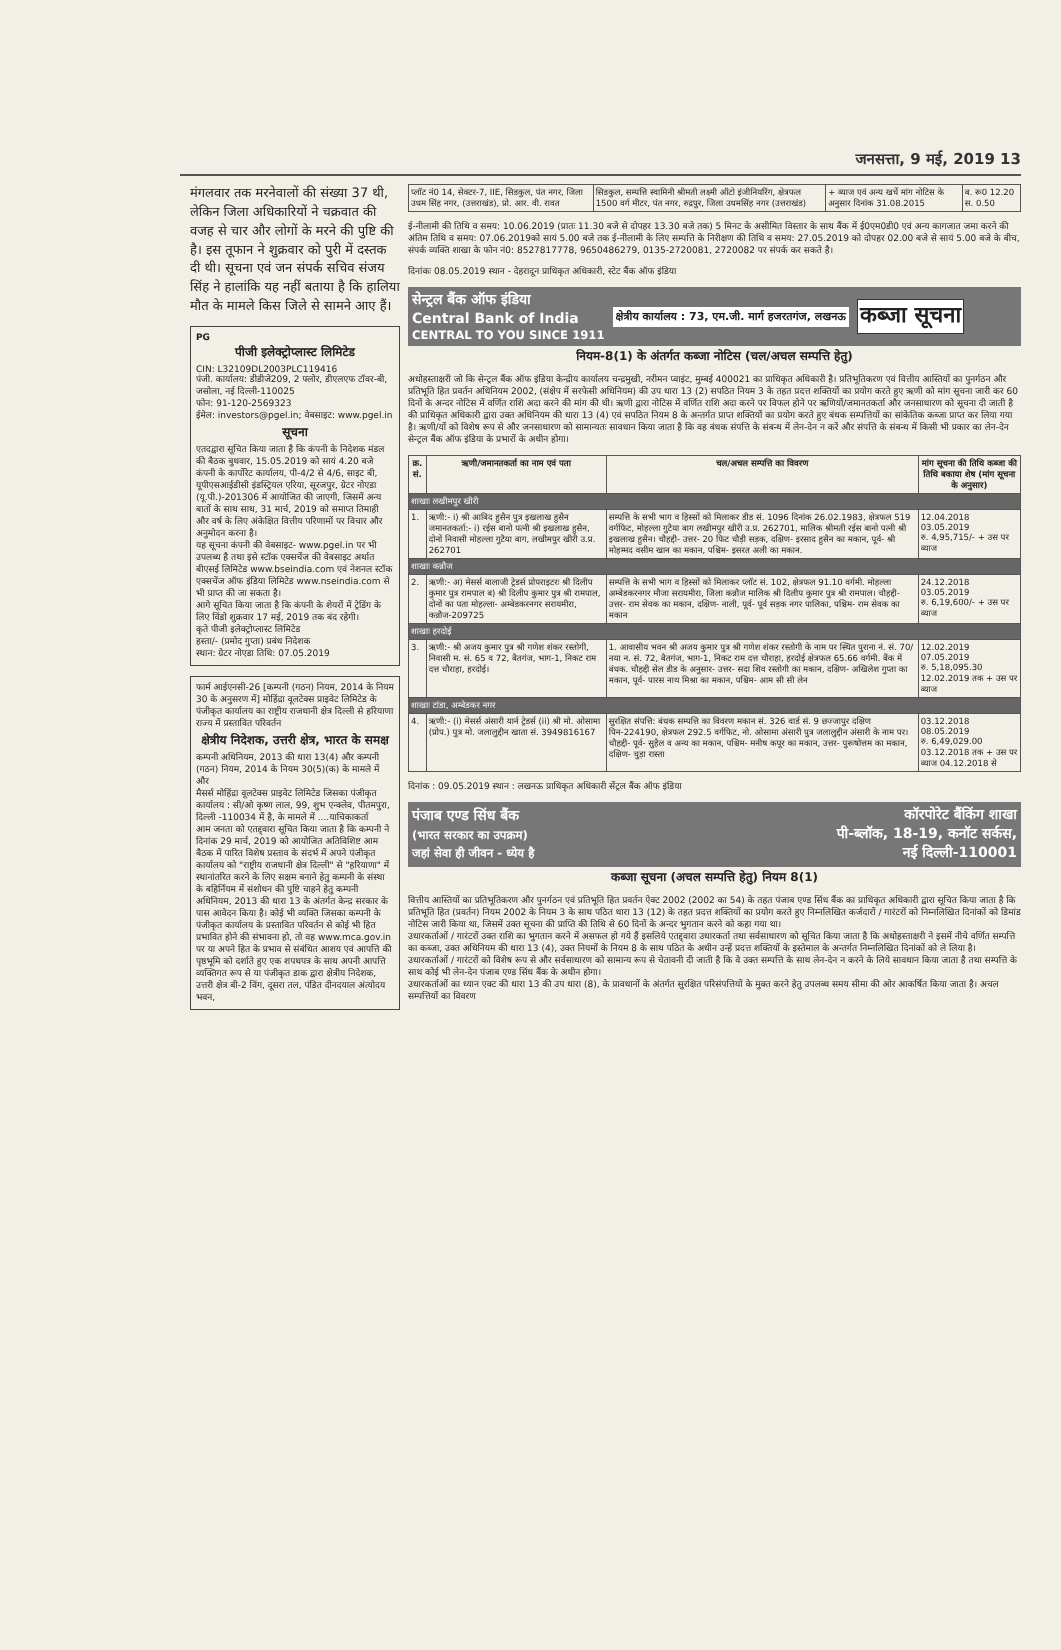जनसत्ता, 9 मई, 2019 13
मंगलवार तक मरनेवालों की संख्या 37 थी, लेकिन जिला अधिकारियों ने चक्रवात की वजह से चार और लोगों के मरने की पुष्टि की है। इस तूफान ने शुक्रवार को पुरी में दस्तक दी थी। सूचना एवं जन संपर्क सचिव संजय सिंह ने हालांकि यह नहीं बताया है कि हालिया मौत के मामले किस जिले से सामने आए हैं।
PG
पीजी इलेक्ट्रोप्लास्ट लिमिटेड
CIN: L32109DL2003PLC119416
पंजी. कार्यालय: डीडीजे209, 2 फ्लोर, डीएलएफ टॉवर-बी, जसोला, नई दिल्ली-110025
फोन: 91-120-2569323
ईमेल: investors@pgel.in; वेबसाइट: www.pgel.in
सूचना
एतदद्वारा सूचित किया जाता है कि कंपनी के निदेशक मंडल की बैठक बुधवार, 15.05.2019 को सायं 4.20 बजे कंपनी के कार्पोरेट कार्यालय, पी-4/2 से 4/6, साइट बी, यूपीएसआईडीसी इंडस्ट्रियल एरिया, सूरजपुर, ग्रेटर नोएडा (यू.पी.)-201306 में आयोजित की जाएगी, जिसमें अन्य बातों के साथ साथ, 31 मार्च, 2019 को समाप्त तिमाही और वर्ष के लिए अंकेक्षित वित्तीय परिणामों पर विचार और अनुमोदन करना है।
यह सूचना कंपनी की वेबसाइट- www.pgel.in पर भी उपलब्ध है तथा इसे स्टॉक एक्सचेंज की वेबसाइट अर्थात बीएसई लिमिटेड www.bseindia.com एवं नेशनल स्टॉक एक्सचेंज ऑफ इंडिया लिमिटेड www.nseindia.com से भी प्राप्त की जा सकता है।
आगे सूचित किया जाता है कि कंपनी के शेयरों में ट्रेडिंग के लिए विंडो शुक्रवार 17 मई, 2019 तक बंद रहेगी।
कृते पीजी इलेक्ट्रोप्लास्ट लिमिटेड
हस्ता/- (प्रमोद गुप्ता) प्रबंध निदेशक
स्थान: ग्रेटर नोएडा तिथि: 07.05.2019
फार्म आईएनसी-26 [कम्पनी (गठन) नियम, 2014 के नियम 30 के अनुसरण में] मोहिंद्रा वूलटेक्स प्राइवेट लिमिटेड के पंजीकृत कार्यालय का राष्ट्रीय राजधानी क्षेत्र दिल्ली से हरियाणा राज्य में प्रस्तावित परिवर्तन
क्षेत्रीय निदेशक, उत्तरी क्षेत्र, भारत के समक्ष
कम्पनी अधिनियम, 2013 की धारा 13(4) और कम्पनी (गठन) नियम, 2014 के नियम 30(5)(क) के मामले में
और
मैसर्स मोहिंद्रा वूलटेक्स प्राइवेट लिमिटेड जिसका पंजीकृत कार्यालय : सी/ओ कृष्ण लाल, 99, शुभ एन्क्लेव, पीतमपुरा, दिल्ली -110034 में है, के मामले में ....याचिकाकर्ता
आम जनता को एतद्द्वारा सूचित किया जाता है कि कम्पनी ने दिनांक 29 मार्च, 2019 को आयोजित अतिविशिष्ट आम बैठक में पारित विशेष प्रस्ताव के संदर्भ में अपने पंजीकृत कार्यालय को "राष्ट्रीय राजधानी क्षेत्र दिल्ली" से "हरियाणा" में स्थानांतरित करने के लिए सक्षम बनाने हेतु कम्पनी के संस्था के बहिर्नियम में संशोधन की पुष्टि चाहने हेतु कम्पनी अधिनियम, 2013 की धारा 13 के अंतर्गत केन्द्र सरकार के पास आवेदन किया है। कोई भी व्यक्ति जिसका कम्पनी के पंजीकृत कार्यालय के प्रस्तावित परिवर्तन से कोई भी हित प्रभावित होने की संभावना हो, तो वह www.mca.gov.in पर या अपने हित के प्रभाव से संबंधित आशय एवं आपत्ति की पृष्ठभूमि को दर्शाते हुए एक शपथपत्र के साथ अपनी आपत्ति व्यक्तिगत रूप से या पंजीकृत डाक द्वारा क्षेत्रीय निदेशक, उत्तरी क्षेत्र बी-2 विंग, दूसरा तल, पंडित दीनदयाल अंत्योदय भवन,
| प्लॉट नं0 14, सेक्टर-7, IIE, सिडकुल, पंत नगर, जिला उधम सिंह नगर, (उत्तराखंड), प्रो. आर. वी. रावत | सिडकुल, सम्पत्ति स्वामिनी श्रीमती लक्ष्मी ऑटो इंजीनियरिंग, क्षेत्रफल 1500 वर्ग मीटर, पंत नगर, रुद्रपुर, जिला उधमसिंह नगर (उत्तराखंड) | + ब्याज एवं अन्य खर्चे मांग नोटिस के अनुसार दिनांक 31.08.2015 | ब. रू0 12.20 स. 0.50 |
ई-नीलामी की तिथि व समय: 10.06.2019 (प्रातः 11.30 बजे से दोपहर 13.30 बजे तक) 5 मिनट के असीमित विस्तार के साथ बैंक में ई0एम0डी0 एवं अन्य कागजात जमा करने की अंतिम तिथि व समय: 07.06.2019को सायं 5.00 बजे तक ई-नीलामी के लिए सम्पत्ति के निरीक्षण की तिथि व समय: 27.05.2019 को दोपहर 02.00 बजे से सायं 5.00 बजे के बीच, संपर्क व्यक्ति शाखा के फोन नं0: 8527817778, 9650486279, 0135-2720081, 2720082 पर संपर्क कर सकते है।
दिनांकः 08.05.2019 स्थान - देहरादून प्राधिकृत अधिकारी, स्टेट बैंक ऑफ इंडिया
सेन्ट्रल बैंक ऑफ इंडिया
Central Bank of India
CENTRAL TO YOU SINCE 1911
क्षेत्रीय कार्यालय : 73, एम.जी. मार्ग हजरतगंज, लखनऊ
कब्जा सूचना
नियम-8(1) के अंतर्गत कब्जा नोटिस (चल/अचल सम्पत्ति हेतु)
अधोहस्ताक्षरी जो कि सेन्ट्रल बैंक ऑफ इंडिया केन्द्रीय कार्यालय चन्द्रमुखी, नरीमन प्वाइंट, मुम्बई 400021 का प्राधिकृत अधिकारी है। प्रतिभूतिकरण एवं वित्तीय आस्तियों का पुनर्गठन और प्रतिभूति हित प्रवर्तन अधिनियम 2002, (संक्षेप में सरफेसी अधिनियम) की उप धारा 13 (2) सपठित नियम 3 के तहत प्रदत्त शक्तियों का प्रयोग करते हुए ऋणी को मांग सूचना जारी कर 60 दिनों के अन्दर नोटिस में वर्णित राशि अदा करने की मांग की थी। ऋणी द्वारा नोटिस में वर्णित राशि अदा करने पर विफल होने पर ऋणियों/जमानतकर्ता और जनसाधारण को सूचना दी जाती है की प्राधिकृत अधिकारी द्वारा उक्त अधिनियम की धारा 13 (4) एवं सपठित नियम 8 के अन्तर्गत प्राप्त शक्तियों का प्रयोग करते हुए बंधक सम्पत्तियों का सांकेतिक कब्जा प्राप्त कर लिया गया है। ऋणी/यों को विशेष रूप से और जनसाधारण को सामान्यतः सावधान किया जाता है कि वह बंधक संपत्ति के संबन्ध में लेन-देन न करें और संपत्ति के संबन्ध में किसी भी प्रकार का लेन-देन सेन्ट्रल बैंक ऑफ इंडिया के प्रभारों के अधीन होगा।
| क्र. सं. | ऋणी/जमानतकर्ता का नाम एवं पता | चल/अचल सम्पत्ति का विवरण | मांग सूचना की तिथि कब्जा की तिथि बकाया शेष (मांग सूचना के अनुसार) |
| --- | --- | --- | --- |
| शाखाः लखीमपुर खीरी | | | |
| 1. | ऋणी:- i) श्री आबिद हुसैन पुत्र इखलाख हुसैन जमानतकर्ता:- i) रईस बानो पत्नी श्री इखलाख हुसैन, दोनों निवासी मोहल्ला गुटैया बाग, लखीमपुर खीरी उ.प्र. 262701 | सम्पत्ति के सभी भाग व हिस्सों को मिलाकर डीड सं. 1096 दिनांक 26.02.1983, क्षेत्रफल 519 वर्गफिट, मोहल्ला गुटैया बाग लखीमपुर खीरी उ.प्र. 262701, मालिक श्रीमती रईस बानो पत्नी श्री इखलाख हुसैन। चौहद्दी- उत्तर- 20 फिट चौड़ी सड़क, दक्षिण- इरसाद हुसैन का मकान, पूर्व- श्री मोहम्मद वसीम खान का मकान, पश्चिम- इसरत अली का मकान. | 12.04.2018 03.05.2019 रु. 4,95,715/- + उस पर ब्याज |
| शाखाः कन्नौज | | | |
| 2. | ऋणी:- अ) मेसर्स बालाजी ट्रेडर्स प्रोपराइटरः श्री दिलीप कुमार पुत्र रामपाल ब) श्री दिलीप कुमार पुत्र श्री रामपाल, दोनों का पता मोहल्ला- अम्बेडकरनगर सरायमीरा, कन्नौज-209725 | सम्पत्ति के सभी भाग व हिस्सों को मिलाकर प्लॉट सं. 102, क्षेत्रफल 91.10 वर्गमी. मोहल्ला अम्बेडकरनगर मौजा सरायमीरा, जिला कन्नौज मालिक श्री दिलीप कुमार पुत्र श्री रामपाल। चौहद्दी- उत्तर- राम सेवक का मकान, दक्षिण- नाली, पूर्व- पूर्व सड़क नगर पालिका, पश्चिम- राम सेवक का मकान | 24.12.2018 03.05.2019 रु. 6,19,600/- + उस पर ब्याज |
| शाखाः हरदोई | | | |
| 3. | ऋणी:- श्री अजय कुमार पुत्र श्री गणेश शंकर रस्तोगी, निवासी म. सं. 65 व 72, बैतगंज, भाग-1, निकट राम दत्त चौराहा, हरदोई। | 1. आवासीय भवन श्री अजय कुमार पुत्र श्री गणेश शंकर रस्तोगी के नाम पर स्थित पुराना नं. सं. 70/नया न. सं. 72, बैतगंज, भाग-1, निकट राम दत्त चौराहा, हरदोई क्षेत्रफल 65.66 वर्गमी. बैंक में बंधक. चौहद्दी सेल डीड के अनुसार- उत्तर- सदा शिव रस्तोगी का मकान, दक्षिण- अखिलेश गुप्ता का मकान, पूर्व- पारस नाथ मिश्रा का मकान, पश्चिम- आम सी सी लेन | 12.02.2019 07.05.2019 रु. 5,18,095.30 12.02.2019 तक + उस पर ब्याज |
| शाखाः टांडा, अम्बेडकर नगर | | | |
| 4. | ऋणी:- (i) मेसर्स अंसारी यार्न ट्रेडर्स (ii) श्री मो. ओसामा (प्रोप.) पुत्र मो. जलालुद्दीन खाता सं. 3949816167 | सुरक्षित संपत्ति: बंधक सम्पत्ति का विवरण मकान सं. 326 वार्ड सं. 9 छज्जापुर दक्षिण पिन-224190, क्षेत्रफल 292.5 वर्गफिट, नो. ओसामा अंसारी पुत्र जलालुद्दीन अंसारी के नाम पर। चौहद्दी- पूर्व- सुहैल व अन्य का मकान, पश्चिम- मनीष कपूर का मकान, उत्तर- पुरूषोत्तम का मकान, दक्षिण- चुड़ा रास्ता | 03.12.2018 08.05.2019 रु. 6,49,029.00 03.12.2018 तक + उस पर ब्याज 04.12.2018 से |
दिनांक : 09.05.2019 स्थान : लखनऊ प्राधिकृत अधिकारी सेंट्रल बैंक ऑफ इंडिया
पंजाब एण्ड सिंध बैंक
(भारत सरकार का उपक्रम)
जहां सेवा ही जीवन - ध्येय है
कॉरपोरेट बैंकिंग शाखा
पी-ब्लॉक, 18-19, कनॉट सर्कस,
नई दिल्ली-110001
कब्जा सूचना (अचल सम्पत्ति हेतु) नियम 8(1)
वित्तीय आस्तियों का प्रतिभूतिकरण और पुनर्गठन एवं प्रतिभूति हित प्रवर्तन ऐक्ट 2002 (2002 का 54) के तहत पंजाब एण्ड सिंध बैंक का प्राधिकृत अधिकारी द्वारा सूचित किया जाता है कि प्रतिभूति हित (प्रवर्तन) नियम 2002 के नियम 3 के साथ पठित धारा 13 (12) के तहत प्रदत्त शक्तियों का प्रयोग करते हुए निम्नलिखित कर्जदारों / गारंटरों को निम्नलिखित दिनांकों को डिमांड नोटिस जारी किया था, जिसमें उक्त सूचना की प्राप्ति की तिथि से 60 दिनों के अन्दर भुगतान करने को कहा गया था।
उधारकर्ताओं / गारंटरों उक्त राशि का भुगतान करने में असफल हो गये हैं इसलिये एतद्द्वारा उधारकर्ता तथा सर्वसाधारण को सूचित किया जाता है कि अधोहस्ताक्षरी ने इसमें नीचे वर्णित सम्पत्ति का कब्जा, उक्त अधिनियम की धारा 13 (4), उक्त नियमों के नियम 8 के साथ पठित के अधीन उन्हें प्रदत्त शक्तियों के इस्तेमाल के अन्तर्गत निम्नलिखित दिनांकों को ले लिया है।
उधारकर्ताओं / गारंटरों को विशेष रूप से और सर्वसाधारण को सामान्य रूप से चेतावनी दी जाती है कि वे उक्त सम्पत्ति के साथ लेन-देन न करने के लिये सावधान किया जाता है तथा सम्पत्ति के साथ कोई भी लेन-देन पंजाब एण्ड सिंध बैंक के अधीन होगा।
उधारकर्ताओं का ध्यान एक्ट की धारा 13 की उप धारा (8), के प्रावधानों के अंतर्गत सुरक्षित परिसंपत्तियों के मुक्त करने हेतु उपलब्ध समय सीमा की ओर आकर्षित किया जाता है। अचल सम्पत्तियों का विवरण